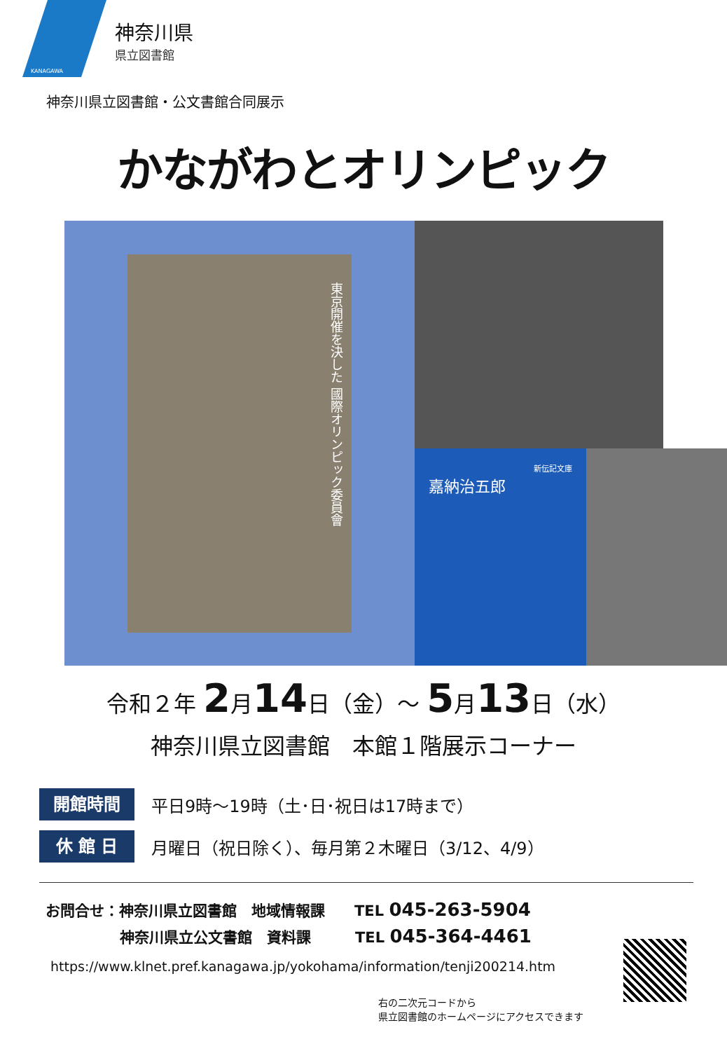KANAGAWA
神奈川県
県立図書館
神奈川県立図書館・公文書館合同展示
かながわとオリンピック
東京開催を決した 國際オリンピック委員會
新伝記文庫
嘉納治五郎
令和２年 2月14日（金）～ 5月13日（水）
神奈川県立図書館　本館１階展示コーナー
開館時間
平日9時～19時（土･日･祝日は17時まで）
休 館 日
月曜日（祝日除く）、毎月第２木曜日（3/12、4/9）
お問合せ：神奈川県立図書館　地域情報課　　TEL 045-263-5904
神奈川県立公文書館　資料課　　　TEL 045-364-4461
https://www.klnet.pref.kanagawa.jp/yokohama/information/tenji200214.htm
右の二次元コードから
県立図書館のホームページにアクセスできます